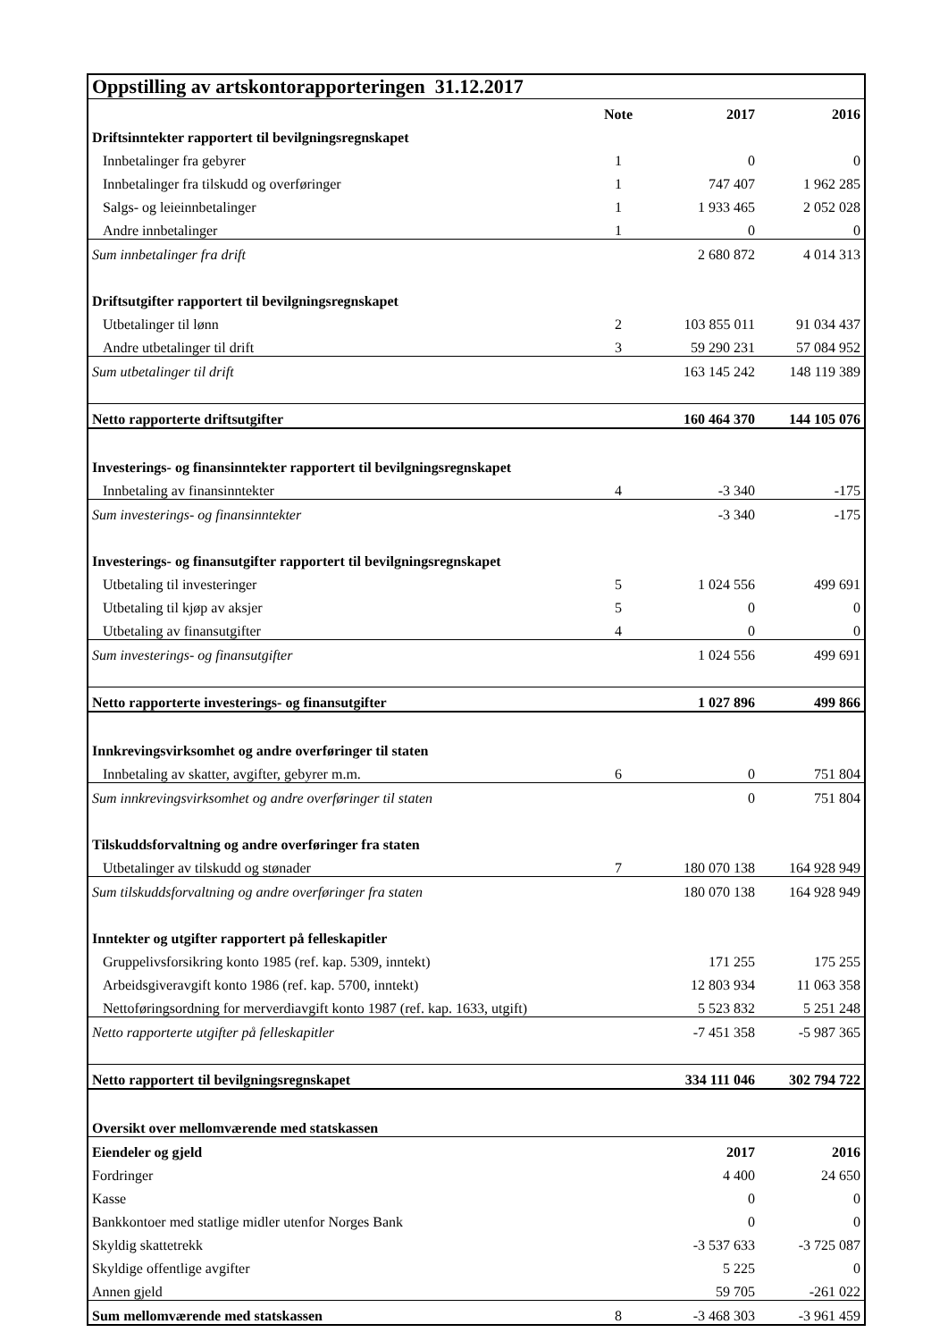| Oppstilling av artskontorapporteringen 31.12.2017 | | | |
| | Note | 2017 | 2016 |
| Driftsinntekter rapportert til bevilgningsregnskapet | | | |
| Innbetalinger fra gebyrer | 1 | 0 | 0 |
| Innbetalinger fra tilskudd og overføringer | 1 | 747 407 | 1 962 285 |
| Salgs- og leieinnbetalinger | 1 | 1 933 465 | 2 052 028 |
| Andre innbetalinger | 1 | 0 | 0 |
| Sum innbetalinger fra drift | | 2 680 872 | 4 014 313 |
| Driftsutgifter rapportert til bevilgningsregnskapet | | | |
| Utbetalinger til lønn | 2 | 103 855 011 | 91 034 437 |
| Andre utbetalinger til drift | 3 | 59 290 231 | 57 084 952 |
| Sum utbetalinger til drift | | 163 145 242 | 148 119 389 |
| Netto rapporterte driftsutgifter | | 160 464 370 | 144 105 076 |
| Investerings- og finansinntekter rapportert til bevilgningsregnskapet | | | |
| Innbetaling av finansinntekter | 4 | -3 340 | -175 |
| Sum investerings- og finansinntekter | | -3 340 | -175 |
| Investerings- og finansutgifter rapportert til bevilgningsregnskapet | | | |
| Utbetaling til investeringer | 5 | 1 024 556 | 499 691 |
| Utbetaling til kjøp av aksjer | 5 | 0 | 0 |
| Utbetaling av finansutgifter | 4 | 0 | 0 |
| Sum investerings- og finansutgifter | | 1 024 556 | 499 691 |
| Netto rapporterte investerings- og finansutgifter | | 1 027 896 | 499 866 |
| Innkrevingsvirksomhet og andre overføringer til staten | | | |
| Innbetaling av skatter, avgifter, gebyrer m.m. | 6 | 0 | 751 804 |
| Sum innkrevingsvirksomhet og andre overføringer til staten | | 0 | 751 804 |
| Tilskuddsforvaltning og andre overføringer fra staten | | | |
| Utbetalinger av tilskudd og stønader | 7 | 180 070 138 | 164 928 949 |
| Sum tilskuddsforvaltning og andre overføringer fra staten | | 180 070 138 | 164 928 949 |
| Inntekter og utgifter rapportert på felleskapitler | | | |
| Gruppelivsforsikring konto 1985 (ref. kap. 5309, inntekt) | | 171 255 | 175 255 |
| Arbeidsgiveravgift konto 1986 (ref. kap. 5700, inntekt) | | 12 803 934 | 11 063 358 |
| Nettoføringsordning for merverdiavgift konto 1987 (ref. kap. 1633, utgift) | | 5 523 832 | 5 251 248 |
| Netto rapporterte utgifter på felleskapitler | | -7 451 358 | -5 987 365 |
| Netto rapportert til bevilgningsregnskapet | | 334 111 046 | 302 794 722 |
| Oversikt over mellomværende med statskassen | | | |
| Eiendeler og gjeld | | 2017 | 2016 |
| Fordringer | | 4 400 | 24 650 |
| Kasse | | 0 | 0 |
| Bankkontoer med statlige midler utenfor Norges Bank | | 0 | 0 |
| Skyldig skattetrekk | | -3 537 633 | -3 725 087 |
| Skyldige offentlige avgifter | | 5 225 | 0 |
| Annen gjeld | | 59 705 | -261 022 |
| Sum mellomværende med statskassen | 8 | -3 468 303 | -3 961 459 |